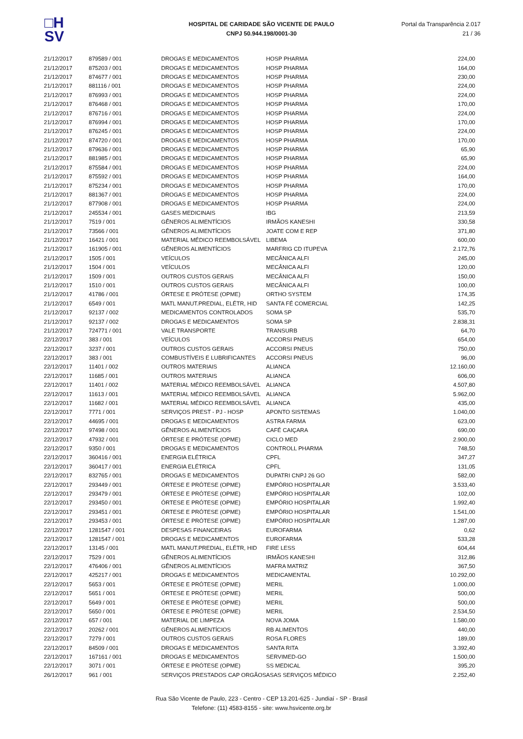□H
SV
HOSPITAL DE CARIDADE SÃO VICENTE DE PAULO
CNPJ 50.944.198/0001-30
Portal da Transparência 2.017
21 / 36
| 21/12/2017 | 879589 / 001 | DROGAS E MEDICAMENTOS | HOSP PHARMA | 224,00 |
| 21/12/2017 | 875203 / 001 | DROGAS E MEDICAMENTOS | HOSP PHARMA | 164,00 |
| 21/12/2017 | 874677 / 001 | DROGAS E MEDICAMENTOS | HOSP PHARMA | 230,00 |
| 21/12/2017 | 881116 / 001 | DROGAS E MEDICAMENTOS | HOSP PHARMA | 224,00 |
| 21/12/2017 | 876993 / 001 | DROGAS E MEDICAMENTOS | HOSP PHARMA | 224,00 |
| 21/12/2017 | 876468 / 001 | DROGAS E MEDICAMENTOS | HOSP PHARMA | 170,00 |
| 21/12/2017 | 876716 / 001 | DROGAS E MEDICAMENTOS | HOSP PHARMA | 224,00 |
| 21/12/2017 | 876994 / 001 | DROGAS E MEDICAMENTOS | HOSP PHARMA | 170,00 |
| 21/12/2017 | 876245 / 001 | DROGAS E MEDICAMENTOS | HOSP PHARMA | 224,00 |
| 21/12/2017 | 874720 / 001 | DROGAS E MEDICAMENTOS | HOSP PHARMA | 170,00 |
| 21/12/2017 | 879636 / 001 | DROGAS E MEDICAMENTOS | HOSP PHARMA | 65,90 |
| 21/12/2017 | 881985 / 001 | DROGAS E MEDICAMENTOS | HOSP PHARMA | 65,90 |
| 21/12/2017 | 875584 / 001 | DROGAS E MEDICAMENTOS | HOSP PHARMA | 224,00 |
| 21/12/2017 | 875592 / 001 | DROGAS E MEDICAMENTOS | HOSP PHARMA | 164,00 |
| 21/12/2017 | 875234 / 001 | DROGAS E MEDICAMENTOS | HOSP PHARMA | 170,00 |
| 21/12/2017 | 881367 / 001 | DROGAS E MEDICAMENTOS | HOSP PHARMA | 224,00 |
| 21/12/2017 | 877908 / 001 | DROGAS E MEDICAMENTOS | HOSP PHARMA | 224,00 |
| 21/12/2017 | 245534 / 001 | GASES MEDICINAIS | IBG | 213,59 |
| 21/12/2017 | 7519 / 001 | GÊNEROS ALIMENTÍCIOS | IRMÃOS KANESHI | 330,58 |
| 21/12/2017 | 73566 / 001 | GÊNEROS ALIMENTÍCIOS | JOATE COM E REP | 371,80 |
| 21/12/2017 | 16421 / 001 | MATERIAL MÉDICO REEMBOLSÁVEL | LIBEMA | 600,00 |
| 21/12/2017 | 161905 / 001 | GÊNEROS ALIMENTÍCIOS | MARFRIG CD ITUPEVA | 2.172,76 |
| 21/12/2017 | 1505 / 001 | VEÍCULOS | MECÂNICA ALFI | 245,00 |
| 21/12/2017 | 1504 / 001 | VEÍCULOS | MECÂNICA ALFI | 120,00 |
| 21/12/2017 | 1509 / 001 | OUTROS CUSTOS GERAIS | MECÂNICA ALFI | 150,00 |
| 21/12/2017 | 1510 / 001 | OUTROS CUSTOS GERAIS | MECÂNICA ALFI | 100,00 |
| 21/12/2017 | 41786 / 001 | ÓRTESE E PRÓTESE (OPME) | ORTHO SYSTEM | 174,35 |
| 21/12/2017 | 6549 / 001 | MATL MANUT.PREDIAL, ELÉTR, HID | SANTA FÉ COMERCIAL | 142,25 |
| 21/12/2017 | 92137 / 002 | MEDICAMENTOS CONTROLADOS | SOMA SP | 535,70 |
| 21/12/2017 | 92137 / 002 | DROGAS E MEDICAMENTOS | SOMA SP | 2.838,31 |
| 21/12/2017 | 724771 / 001 | VALE TRANSPORTE | TRANSURB | 64,70 |
| 22/12/2017 | 383 / 001 | VEÍCULOS | ACCORSI PNEUS | 654,00 |
| 22/12/2017 | 3237 / 001 | OUTROS CUSTOS GERAIS | ACCORSI PNEUS | 750,00 |
| 22/12/2017 | 383 / 001 | COMBUSTÍVEIS E LUBRIFICANTES | ACCORSI PNEUS | 96,00 |
| 22/12/2017 | 11401 / 002 | OUTROS MATERIAIS | ALIANCA | 12.160,00 |
| 22/12/2017 | 11685 / 001 | OUTROS MATERIAIS | ALIANCA | 606,00 |
| 22/12/2017 | 11401 / 002 | MATERIAL MÉDICO REEMBOLSÁVEL | ALIANCA | 4.507,80 |
| 22/12/2017 | 11613 / 001 | MATERIAL MÉDICO REEMBOLSÁVEL | ALIANCA | 5.962,00 |
| 22/12/2017 | 11682 / 001 | MATERIAL MÉDICO REEMBOLSÁVEL | ALIANCA | 435,00 |
| 22/12/2017 | 7771 / 001 | SERVIÇOS PREST - PJ - HOSP | APONTO SISTEMAS | 1.040,00 |
| 22/12/2017 | 44695 / 001 | DROGAS E MEDICAMENTOS | ASTRA FARMA | 623,00 |
| 22/12/2017 | 97498 / 001 | GÊNEROS ALIMENTÍCIOS | CAFÉ CAIÇARA | 690,00 |
| 22/12/2017 | 47932 / 001 | ÓRTESE E PRÓTESE (OPME) | CICLO MED | 2.900,00 |
| 22/12/2017 | 9350 / 001 | DROGAS E MEDICAMENTOS | CONTROLL PHARMA | 748,50 |
| 22/12/2017 | 360416 / 001 | ENERGIA ELÉTRICA | CPFL | 347,27 |
| 22/12/2017 | 360417 / 001 | ENERGIA ELÉTRICA | CPFL | 131,05 |
| 22/12/2017 | 832765 / 001 | DROGAS E MEDICAMENTOS | DUPATRI CNPJ 26 GO | 582,00 |
| 22/12/2017 | 293449 / 001 | ÓRTESE E PRÓTESE (OPME) | EMPÓRIO HOSPITALAR | 3.533,40 |
| 22/12/2017 | 293479 / 001 | ÓRTESE E PRÓTESE (OPME) | EMPÓRIO HOSPITALAR | 102,00 |
| 22/12/2017 | 293450 / 001 | ÓRTESE E PRÓTESE (OPME) | EMPÓRIO HOSPITALAR | 1.992,40 |
| 22/12/2017 | 293451 / 001 | ÓRTESE E PRÓTESE (OPME) | EMPÓRIO HOSPITALAR | 1.541,00 |
| 22/12/2017 | 293453 / 001 | ÓRTESE E PRÓTESE (OPME) | EMPÓRIO HOSPITALAR | 1.287,00 |
| 22/12/2017 | 1281547 / 001 | DESPESAS FINANCEIRAS | EUROFARMA | 0,62 |
| 22/12/2017 | 1281547 / 001 | DROGAS E MEDICAMENTOS | EUROFARMA | 533,28 |
| 22/12/2017 | 13145 / 001 | MATL MANUT.PREDIAL, ELÉTR, HID | FIRE LESS | 604,44 |
| 22/12/2017 | 7529 / 001 | GÊNEROS ALIMENTÍCIOS | IRMÃOS KANESHI | 312,86 |
| 22/12/2017 | 476406 / 001 | GÊNEROS ALIMENTÍCIOS | MAFRA MATRIZ | 367,50 |
| 22/12/2017 | 425217 / 001 | DROGAS E MEDICAMENTOS | MEDICAMENTAL | 10.292,00 |
| 22/12/2017 | 5653 / 001 | ÓRTESE E PRÓTESE (OPME) | MERIL | 1.000,00 |
| 22/12/2017 | 5651 / 001 | ÓRTESE E PRÓTESE (OPME) | MERIL | 500,00 |
| 22/12/2017 | 5649 / 001 | ÓRTESE E PRÓTESE (OPME) | MERIL | 500,00 |
| 22/12/2017 | 5650 / 001 | ÓRTESE E PRÓTESE (OPME) | MERIL | 2.534,50 |
| 22/12/2017 | 657 / 001 | MATERIAL DE LIMPEZA | NOVA JOMA | 1.580,00 |
| 22/12/2017 | 20262 / 001 | GÊNEROS ALIMENTÍCIOS | RB ALIMENTOS | 440,00 |
| 22/12/2017 | 7279 / 001 | OUTROS CUSTOS GERAIS | ROSA FLORES | 189,00 |
| 22/12/2017 | 84509 / 001 | DROGAS E MEDICAMENTOS | SANTA RITA | 3.392,40 |
| 22/12/2017 | 167161 / 001 | DROGAS E MEDICAMENTOS | SERVIMED-GO | 1.500,00 |
| 22/12/2017 | 3071 / 001 | ÓRTESE E PRÓTESE (OPME) | SS MEDICAL | 395,20 |
| 26/12/2017 | 961 / 001 | SERVIÇOS PRESTADOS CAP ORGÃOS | ASAS SERVIÇOS MÉDICO | 2.252,40 |
Rua São Vicente de Paulo, 223 - Centro - CEP 13.201-625 - Jundiaí - SP - Brasil
Telefone: (11) 4583-8155 - site: www.hsvicente.org.br